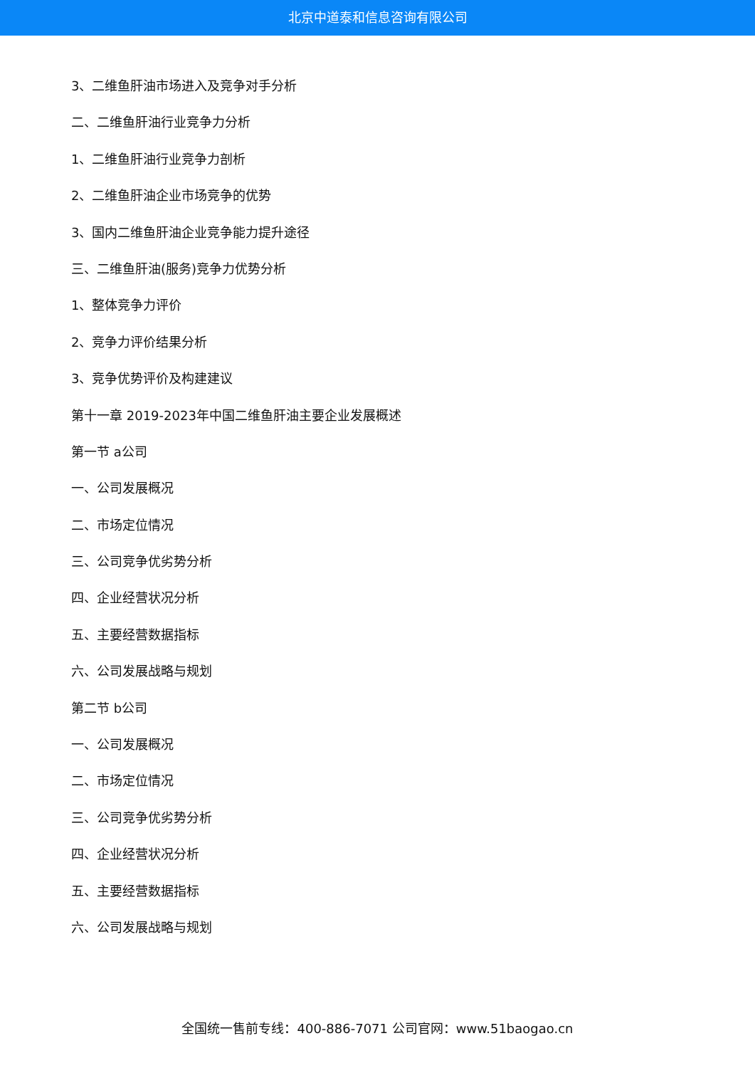北京中道泰和信息咨询有限公司
3、二维鱼肝油市场进入及竞争对手分析
二、二维鱼肝油行业竞争力分析
1、二维鱼肝油行业竞争力剖析
2、二维鱼肝油企业市场竞争的优势
3、国内二维鱼肝油企业竞争能力提升途径
三、二维鱼肝油(服务)竞争力优势分析
1、整体竞争力评价
2、竞争力评价结果分析
3、竞争优势评价及构建建议
第十一章 2019-2023年中国二维鱼肝油主要企业发展概述
第一节 a公司
一、公司发展概况
二、市场定位情况
三、公司竞争优劣势分析
四、企业经营状况分析
五、主要经营数据指标
六、公司发展战略与规划
第二节 b公司
一、公司发展概况
二、市场定位情况
三、公司竞争优劣势分析
四、企业经营状况分析
五、主要经营数据指标
六、公司发展战略与规划
全国统一售前专线：400-886-7071 公司官网：www.51baogao.cn